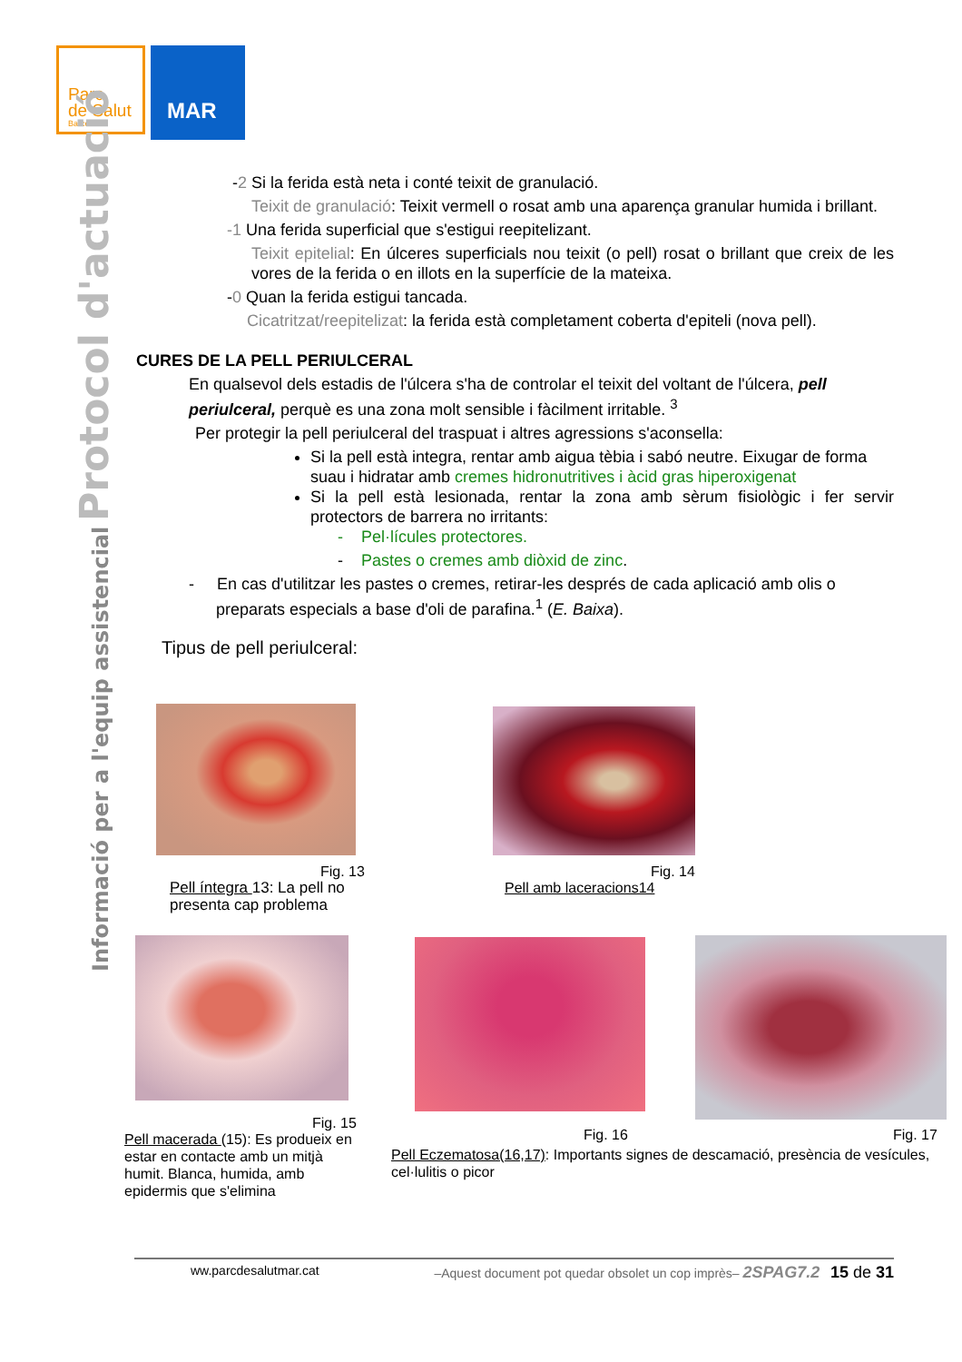Parc
de Salut
Barcelona
MAR
Informació per a l'equip assistencial Protocol d'actuació
-2 Si la ferida està neta i conté teixit de granulació.
Teixit de granulació: Teixit vermell o rosat amb una aparença granular humida i brillant.
-1 Una ferida superficial que s'estigui reepitelizant.
Teixit epitelial: En úlceres superficials nou teixit (o pell) rosat o brillant que creix de les vores de la ferida o en illots en la superfície de la mateixa.
-0 Quan la ferida estigui tancada.
Cicatritzat/reepitelizat: la ferida està completament coberta d'epiteli (nova pell).
CURES DE LA PELL PERIULCERAL
En qualsevol dels estadis de l'úlcera s'ha de controlar el teixit del voltant de l'úlcera, pell periulceral, perquè es una zona molt sensible i fàcilment irritable. <sup>3</sup>
Per protegir la pell periulceral del traspuat i altres agressions s'aconsella:
Si la pell està integra, rentar amb aigua tèbia i sabó neutre. Eixugar de forma suau i hidratar amb cremes hidronutritives i àcid gras hiperoxigenat
Si la pell està lesionada, rentar la zona amb sèrum fisiològic i fer servir protectors de barrera no irritants:
- Pel·lícules protectores.
- Pastes o cremes amb diòxid de zinc.
- En cas d'utilitzar les pastes o cremes, retirar-les després de cada aplicació amb olis o preparats especials a base d'oli de parafina.<sup>1</sup> (E. Baixa).
Tipus de pell periulceral:
Fig. 13
Pell íntegra 13: La pell no presenta cap problema
Fig. 14
Pell amb laceracions14
Fig. 15
Pell macerada (15): Es produeix en estar en contacte amb un mitjà humit. Blanca, humida, amb epidermis que s'elimina
Fig. 16 Fig. 17
Pell Eczematosa(16,17): Importants signes de descamació, presència de vesícules, cel·lulitis o picor
ww.parcdesalutmar.cat –Aquest document pot quedar obsolet un cop imprès– 2SPAG7.2 15 de 31